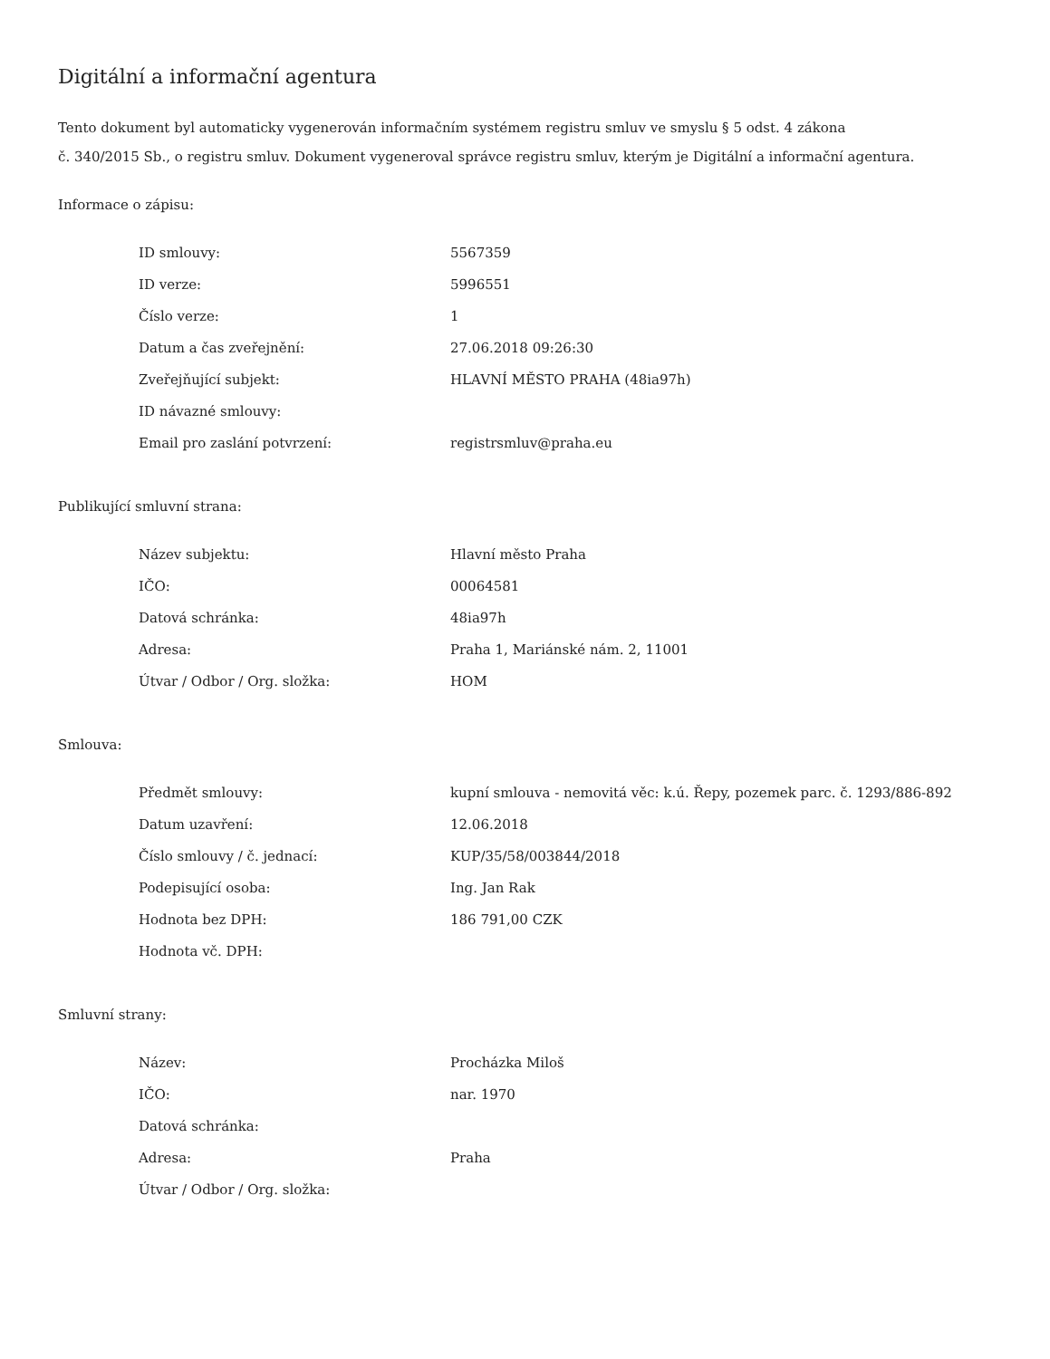Digitální a informační agentura
Tento dokument byl automaticky vygenerován informačním systémem registru smluv ve smyslu § 5 odst. 4 zákona
č. 340/2015 Sb., o registru smluv. Dokument vygeneroval správce registru smluv, kterým je Digitální a informační agentura.
Informace o zápisu:
| ID smlouvy: | 5567359 |
| ID verze: | 5996551 |
| Číslo verze: | 1 |
| Datum a čas zveřejnění: | 27.06.2018 09:26:30 |
| Zveřejňující subjekt: | HLAVNÍ MĚSTO PRAHA (48ia97h) |
| ID návazné smlouvy: | |
| Email pro zaslání potvrzení: | registrsmluv@praha.eu |
Publikující smluvní strana:
| Název subjektu: | Hlavní město Praha |
| IČO: | 00064581 |
| Datová schránka: | 48ia97h |
| Adresa: | Praha 1, Mariánské nám. 2, 11001 |
| Útvar / Odbor / Org. složka: | HOM |
Smlouva:
| Předmět smlouvy: | kupní smlouva - nemovitá věc: k.ú. Řepy, pozemek parc. č. 1293/886-892 |
| Datum uzavření: | 12.06.2018 |
| Číslo smlouvy / č. jednací: | KUP/35/58/003844/2018 |
| Podepisující osoba: | Ing. Jan Rak |
| Hodnota bez DPH: | 186 791,00 CZK |
| Hodnota vč. DPH: | |
Smluvní strany:
| Název: | Procházka Miloš |
| IČO: | nar. 1970 |
| Datová schránka: | |
| Adresa: | Praha |
| Útvar / Odbor / Org. složka: | |